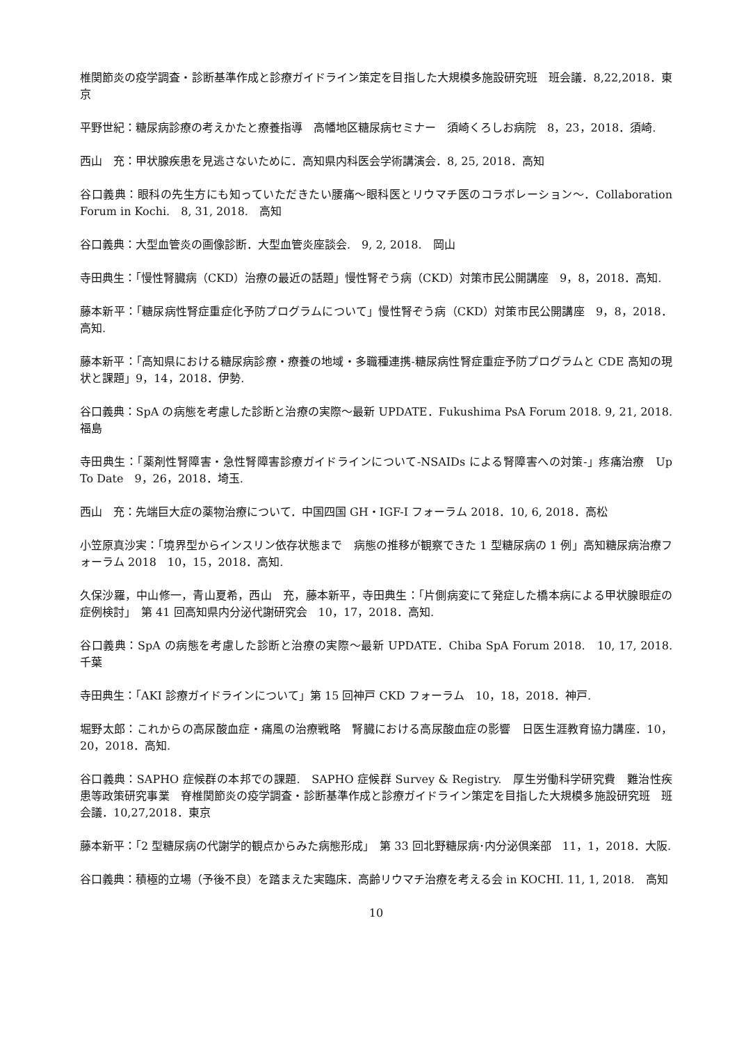椎関節炎の疫学調査・診断基準作成と診療ガイドライン策定を目指した大規模多施設研究班　班会議．8,22,2018．東京
平野世紀：糖尿病診療の考えかたと療養指導　高幡地区糖尿病セミナー　須崎くろしお病院　8，23，2018．須崎.
西山　充：甲状腺疾患を見逃さないために．高知県内科医会学術講演会．8, 25, 2018．高知
谷口義典：眼科の先生方にも知っていただきたい腰痛〜眼科医とリウマチ医のコラボレーション〜．Collaboration Forum in Kochi.　8, 31, 2018.　高知
谷口義典：大型血管炎の画像診断．大型血管炎座談会.　9, 2, 2018.　岡山
寺田典生：「慢性腎臓病（CKD）治療の最近の話題」慢性腎ぞう病（CKD）対策市民公開講座　9，8，2018．高知.
藤本新平：「糖尿病性腎症重症化予防プログラムについて」慢性腎ぞう病（CKD）対策市民公開講座　9，8，2018．高知.
藤本新平：「高知県における糖尿病診療・療養の地域・多職種連携-糖尿病性腎症重症予防プログラムと CDE 高知の現状と課題」9，14，2018．伊勢.
谷口義典：SpA の病態を考慮した診断と治療の実際〜最新 UPDATE．Fukushima PsA Forum 2018. 9, 21, 2018.　福島
寺田典生：「薬剤性腎障害・急性腎障害診療ガイドラインについて-NSAIDs による腎障害への対策-」疼痛治療　Up To Date　9，26，2018．埼玉.
西山　充：先端巨大症の薬物治療について．中国四国 GH・IGF-I フォーラム 2018．10, 6, 2018．高松
小笠原真沙実：「境界型からインスリン依存状態まで　病態の推移が観察できた 1 型糖尿病の 1 例」高知糖尿病治療フォーラム 2018　10，15，2018．高知.
久保沙羅，中山修一，青山夏希，西山　充，藤本新平，寺田典生：「片側病変にて発症した橋本病による甲状腺眼症の症例検討」　第 41 回高知県内分泌代謝研究会　10，17，2018．高知.
谷口義典：SpA の病態を考慮した診断と治療の実際〜最新 UPDATE．Chiba SpA Forum 2018.　10, 17, 2018.　千葉
寺田典生：「AKI 診療ガイドラインについて」第 15 回神戸 CKD フォーラム　10，18，2018．神戸.
堀野太郎：これからの高尿酸血症・痛風の治療戦略　腎臓における高尿酸血症の影響　日医生涯教育協力講座．10，20，2018．高知.
谷口義典：SAPHO 症候群の本邦での課題.　SAPHO 症候群 Survey & Registry.　厚生労働科学研究費　難治性疾患等政策研究事業　脊椎関節炎の疫学調査・診断基準作成と診療ガイドライン策定を目指した大規模多施設研究班　班会議．10,27,2018．東京
藤本新平：「2 型糖尿病の代謝学的観点からみた病態形成」　第 33 回北野糖尿病･内分泌倶楽部　11，1，2018．大阪.
谷口義典：積極的立場（予後不良）を踏まえた実臨床．高齢リウマチ治療を考える会 in KOCHI. 11, 1, 2018.　高知
10